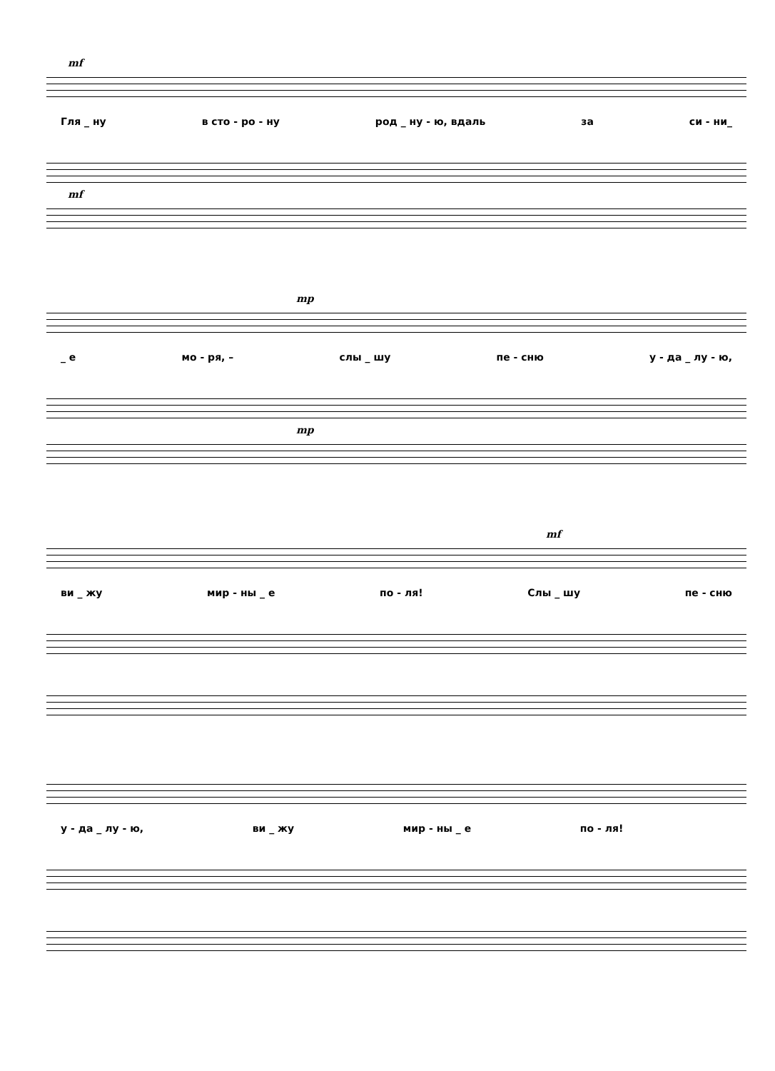mf
Гля _ ну в сто - ро - ну род _ ну - ю, вдаль за си - ни_
mf
mp
_ е мо - ря, – слы _ шу пе - сню у - да _ лу - ю,
mp
mf
ви _ жу мир - ны _ е по - ля! Слы _ шу пе - сню
у - да _ лу - ю, ви _ жу мир - ны _ е по - ля!